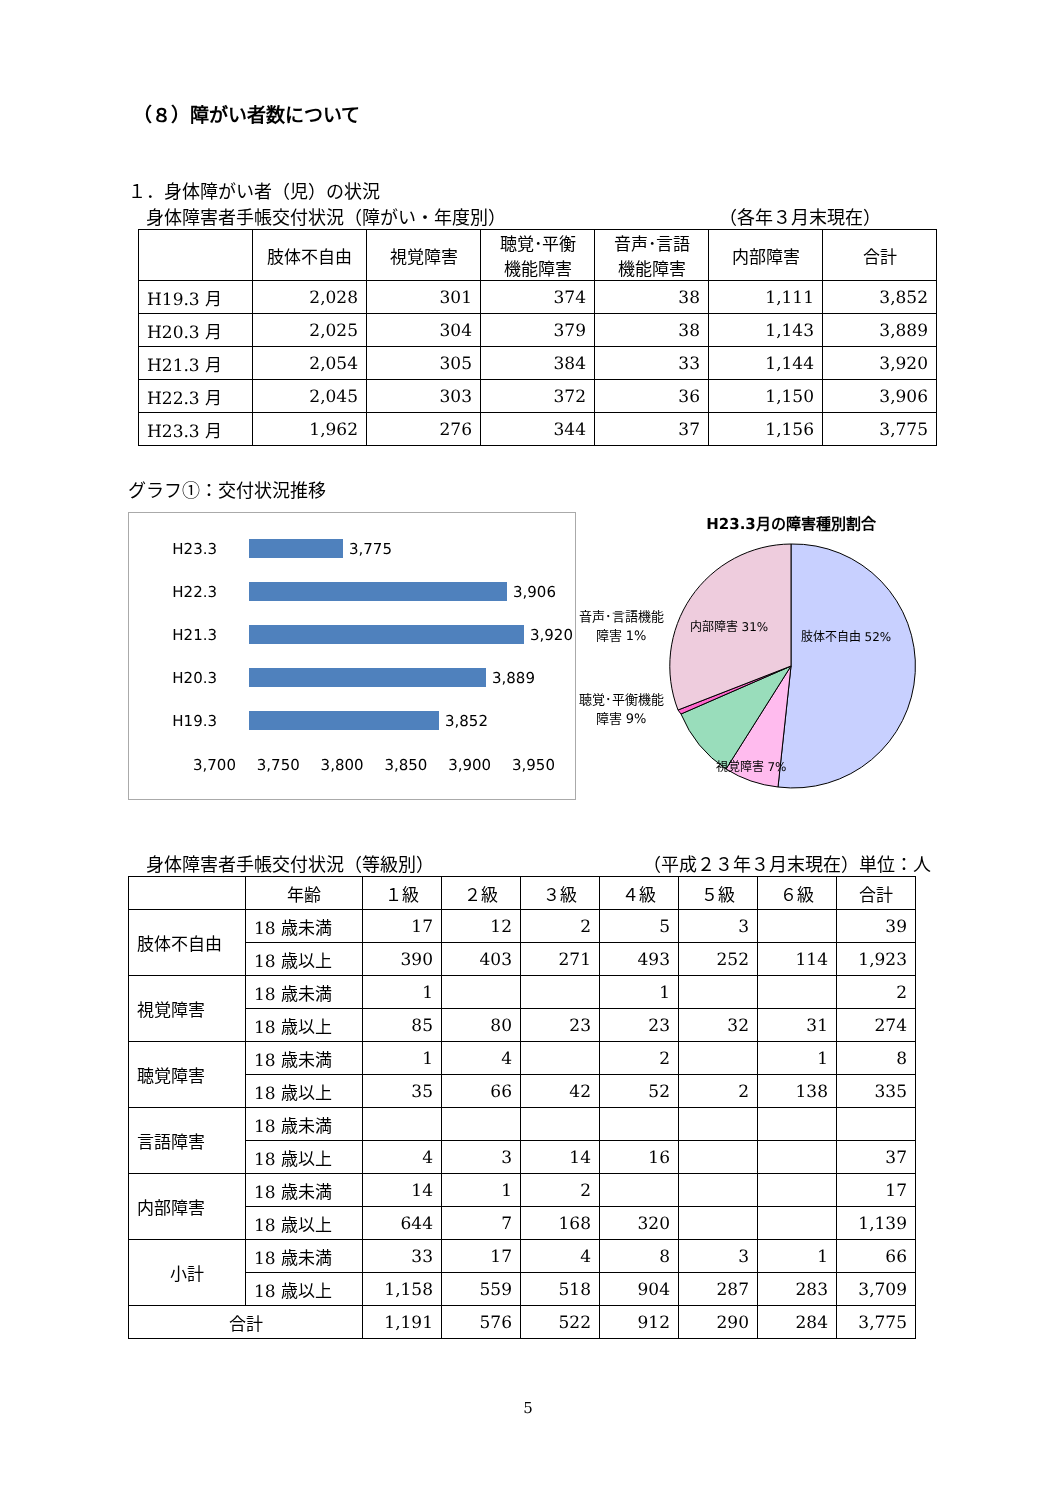（８）障がい者数について
１．身体障がい者（児）の状況
身体障害者手帳交付状況（障がい・年度別） （各年３月末現在）
| | 肢体不自由 | 視覚障害 | 聴覚･平衡 機能障害 | 音声･言語 機能障害 | 内部障害 | 合計 |
| --- | --- | --- | --- | --- | --- | --- |
| H19.3 月 | 2,028 | 301 | 374 | 38 | 1,111 | 3,852 |
| H20.3 月 | 2,025 | 304 | 379 | 38 | 1,143 | 3,889 |
| H21.3 月 | 2,054 | 305 | 384 | 33 | 1,144 | 3,920 |
| H22.3 月 | 2,045 | 303 | 372 | 36 | 1,150 | 3,906 |
| H23.3 月 | 1,962 | 276 | 344 | 37 | 1,156 | 3,775 |
グラフ①：交付状況推移
H23.3 3,775
H22.3 3,906
H21.3 3,920
H20.3 3,889
H19.3 3,852
3,700 3,750 3,800 3,850 3,900 3,950
H23.3月の障害種別割合
音声･言語機能障害 1%
聴覚･平衡機能障害 9%
肢体不自由 52%
内部障害 31%
視覚障害 7%
身体障害者手帳交付状況（等級別） （平成２３年３月末現在）単位：人
| | 年齢 | １級 | ２級 | ３級 | ４級 | ５級 | ６級 | 合計 |
| --- | --- | --- | --- | --- | --- | --- | --- | --- |
| 肢体不自由 | 18 歳未満 | 17 | 12 | 2 | 5 | 3 | | 39 |
| | 18 歳以上 | 390 | 403 | 271 | 493 | 252 | 114 | 1,923 |
| 視覚障害 | 18 歳未満 | 1 | | | 1 | | | 2 |
| | 18 歳以上 | 85 | 80 | 23 | 23 | 32 | 31 | 274 |
| 聴覚障害 | 18 歳未満 | 1 | 4 | | 2 | | 1 | 8 |
| | 18 歳以上 | 35 | 66 | 42 | 52 | 2 | 138 | 335 |
| 言語障害 | 18 歳未満 | | | | | | | |
| | 18 歳以上 | 4 | 3 | 14 | 16 | | | 37 |
| 内部障害 | 18 歳未満 | 14 | 1 | 2 | | | | 17 |
| | 18 歳以上 | 644 | 7 | 168 | 320 | | | 1,139 |
| 小計 | 18 歳未満 | 33 | 17 | 4 | 8 | 3 | 1 | 66 |
| | 18 歳以上 | 1,158 | 559 | 518 | 904 | 287 | 283 | 3,709 |
| 合計 | | 1,191 | 576 | 522 | 912 | 290 | 284 | 3,775 |
5